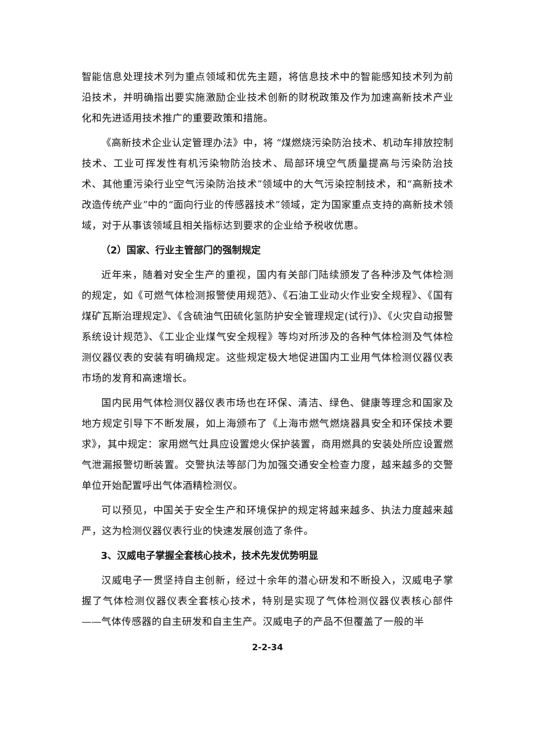智能信息处理技术列为重点领域和优先主题，将信息技术中的智能感知技术列为前沿技术，并明确指出要实施激励企业技术创新的财税政策及作为加速高新技术产业化和先进适用技术推广的重要政策和措施。
《高新技术企业认定管理办法》中，将 “煤燃烧污染防治技术、机动车排放控制技术、工业可挥发性有机污染物防治技术、局部环境空气质量提高与污染防治技术、其他重污染行业空气污染防治技术”领域中的大气污染控制技术，和“高新技术改造传统产业”中的“面向行业的传感器技术”领域，定为国家重点支持的高新技术领域，对于从事该领域且相关指标达到要求的企业给予税收优惠。
（2）国家、行业主管部门的强制规定
近年来，随着对安全生产的重视，国内有关部门陆续颁发了各种涉及气体检测的规定，如《可燃气体检测报警使用规范》、《石油工业动火作业安全规程》、《国有煤矿瓦斯治理规定》、《含硫油气田硫化氢防护安全管理规定(试行)》、《火灾自动报警系统设计规范》、《工业企业煤气安全规程》等均对所涉及的各种气体检测及气体检测仪器仪表的安装有明确规定。这些规定极大地促进国内工业用气体检测仪器仪表市场的发育和高速增长。
国内民用气体检测仪器仪表市场也在环保、清洁、绿色、健康等理念和国家及地方规定引导下不断发展，如上海颁布了《上海市燃气燃烧器具安全和环保技术要求》，其中规定：家用燃气灶具应设置熄火保护装置，商用燃具的安装处所应设置燃气泄漏报警切断装置。交警执法等部门为加强交通安全检查力度，越来越多的交警单位开始配置呼出气体酒精检测仪。
可以预见，中国关于安全生产和环境保护的规定将越来越多、执法力度越来越严，这为检测仪器仪表行业的快速发展创造了条件。
3、汉威电子掌握全套核心技术，技术先发优势明显
汉威电子一贯坚持自主创新，经过十余年的潜心研发和不断投入，汉威电子掌握了气体检测仪器仪表全套核心技术，特别是实现了气体检测仪器仪表核心部件——气体传感器的自主研发和自主生产。汉威电子的产品不但覆盖了一般的半
2-2-34